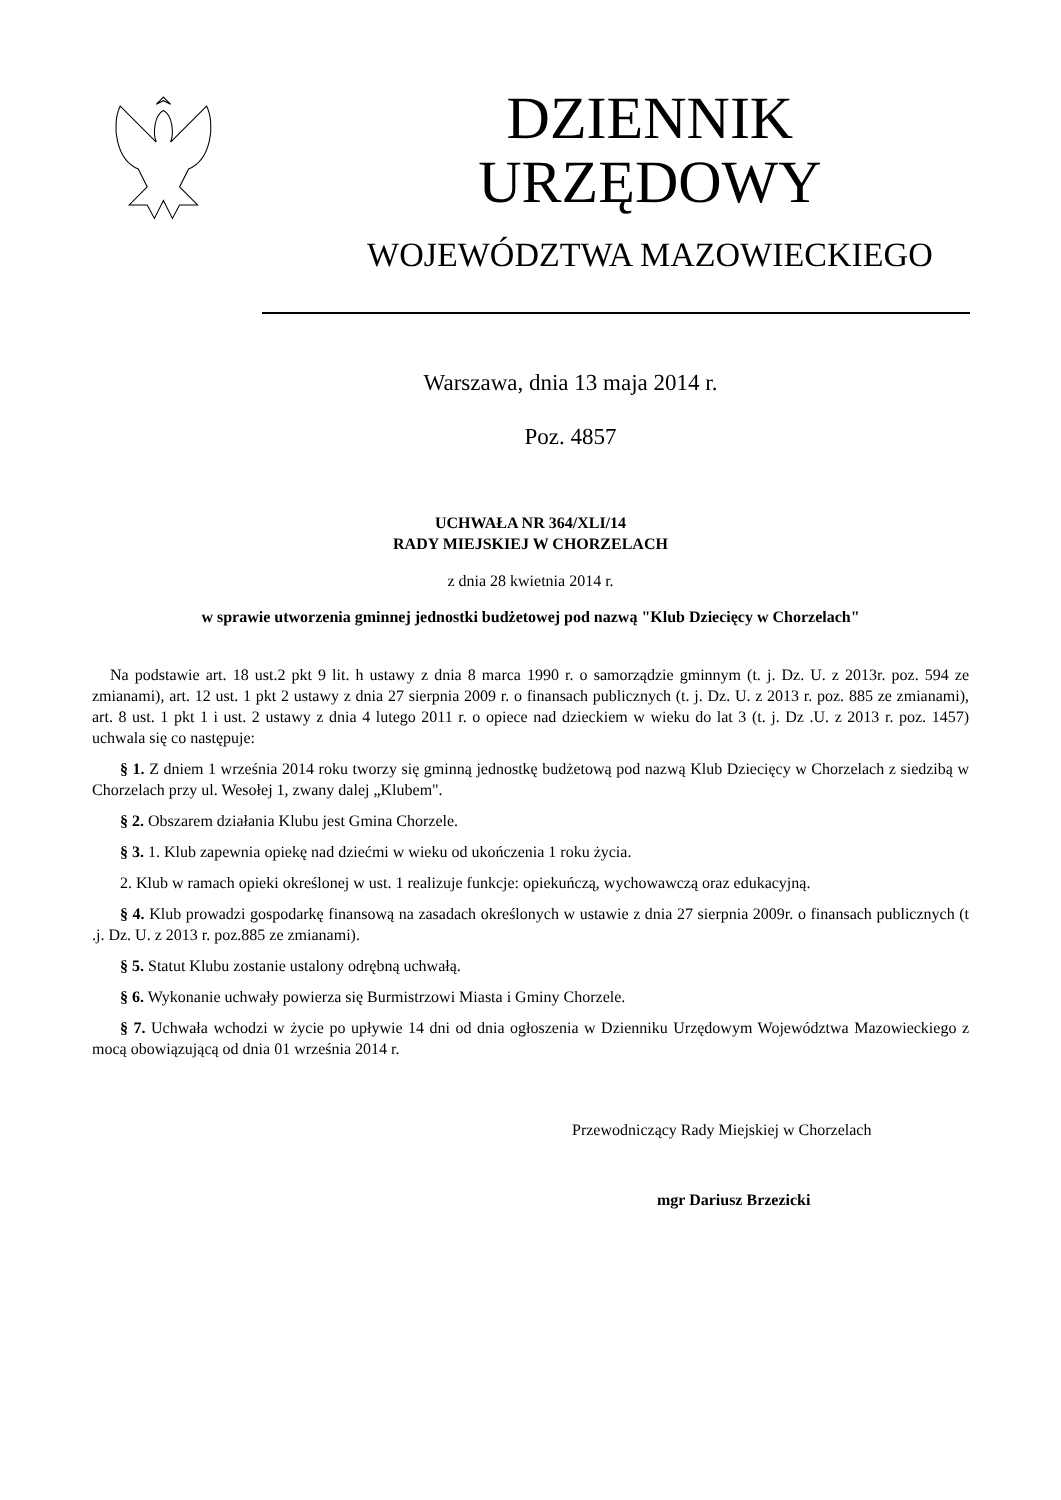DZIENNIK URZĘDOWY
WOJEWÓDZTWA MAZOWIECKIEGO
Warszawa, dnia 13 maja 2014 r.
Poz. 4857
UCHWAŁA NR 364/XLI/14
RADY MIEJSKIEJ W CHORZELACH
z dnia 28 kwietnia 2014 r.
w sprawie utworzenia gminnej jednostki budżetowej pod nazwą "Klub Dziecięcy w Chorzelach"
Na podstawie art. 18 ust.2 pkt 9 lit. h ustawy z dnia 8 marca 1990 r. o samorządzie gminnym (t. j. Dz. U. z 2013r. poz. 594 ze zmianami), art. 12 ust. 1 pkt 2 ustawy z dnia 27 sierpnia 2009 r. o finansach publicznych (t. j. Dz. U. z 2013 r. poz. 885 ze zmianami), art. 8 ust. 1 pkt 1 i ust. 2 ustawy z dnia 4 lutego 2011 r. o opiece nad dzieckiem w wieku do lat 3 (t. j. Dz .U. z 2013 r. poz. 1457) uchwala się co następuje:
§ 1. Z dniem 1 września 2014 roku tworzy się gminną jednostkę budżetową pod nazwą Klub Dziecięcy w Chorzelach z siedzibą w Chorzelach przy ul. Wesołej 1, zwany dalej „Klubem".
§ 2. Obszarem działania Klubu jest Gmina Chorzele.
§ 3. 1. Klub zapewnia opiekę nad dziećmi w wieku od ukończenia 1 roku życia.
2. Klub w ramach opieki określonej w ust. 1 realizuje funkcje: opiekuńczą, wychowawczą oraz edukacyjną.
§ 4. Klub prowadzi gospodarkę finansową na zasadach określonych w ustawie z dnia 27 sierpnia 2009r. o finansach publicznych (t .j. Dz. U. z 2013 r. poz.885 ze zmianami).
§ 5. Statut Klubu zostanie ustalony odrębną uchwałą.
§ 6. Wykonanie uchwały powierza się Burmistrzowi Miasta i Gminy Chorzele.
§ 7. Uchwała wchodzi w życie po upływie 14 dni od dnia ogłoszenia w Dzienniku Urzędowym Województwa Mazowieckiego z mocą obowiązującą od dnia 01 września 2014 r.
Przewodniczący Rady Miejskiej w Chorzelach
mgr Dariusz Brzezicki